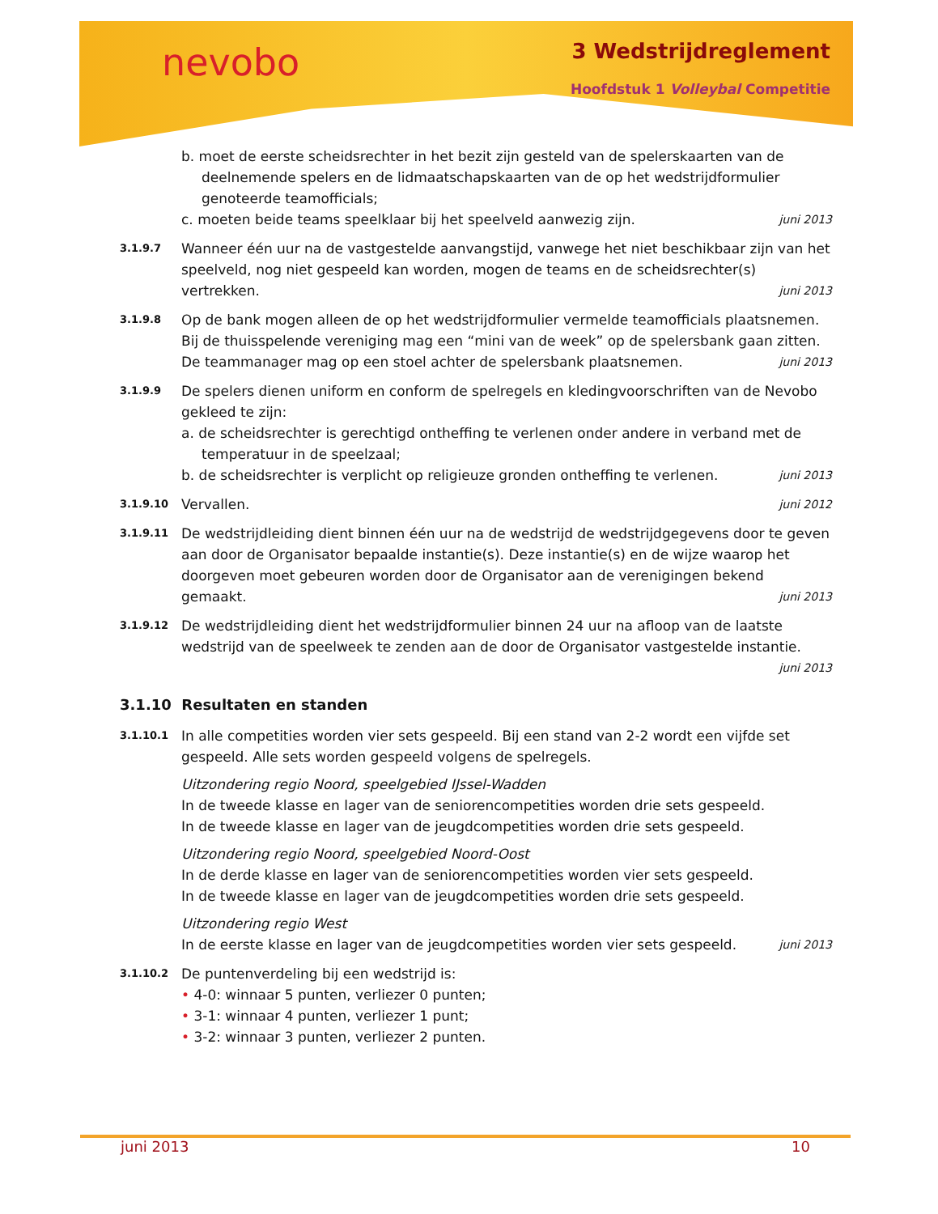nevobo 3 Wedstrijdreglement
Hoofdstuk 1 Volleybal Competitie
b. moet de eerste scheidsrechter in het bezit zijn gesteld van de spelerskaarten van de deelnemende spelers en de lidmaatschapskaarten van de op het wedstrijdformulier genoteerde teamofficials;
c. moeten beide teams speelklaar bij het speelveld aanwezig zijn. juni 2013
3.1.9.7
Wanneer één uur na de vastgestelde aanvangstijd, vanwege het niet beschikbaar zijn van het speelveld, nog niet gespeeld kan worden, mogen de teams en de scheidsrechter(s) vertrekken. juni 2013
3.1.9.8
Op de bank mogen alleen de op het wedstrijdformulier vermelde teamofficials plaatsnemen. Bij de thuisspelende vereniging mag een “mini van de week” op de spelersbank gaan zitten. De teammanager mag op een stoel achter de spelersbank plaatsnemen. juni 2013
3.1.9.9
De spelers dienen uniform en conform de spelregels en kledingvoorschriften van de Nevobo gekleed te zijn:
a. de scheidsrechter is gerechtigd ontheffing te verlenen onder andere in verband met de temperatuur in de speelzaal;
b. de scheidsrechter is verplicht op religieuze gronden ontheffing te verlenen. juni 2013
3.1.9.10
Vervallen. juni 2012
3.1.9.11
De wedstrijdleiding dient binnen één uur na de wedstrijd de wedstrijdgegevens door te geven aan door de Organisator bepaalde instantie(s). Deze instantie(s) en de wijze waarop het doorgeven moet gebeuren worden door de Organisator aan de verenigingen bekend gemaakt. juni 2013
3.1.9.12
De wedstrijdleiding dient het wedstrijdformulier binnen 24 uur na afloop van de laatste wedstrijd van de speelweek te zenden aan de door de Organisator vastgestelde instantie. juni 2013
3.1.10 Resultaten en standen
3.1.10.1
In alle competities worden vier sets gespeeld. Bij een stand van 2-2 wordt een vijfde set gespeeld. Alle sets worden gespeeld volgens de spelregels.
Uitzondering regio Noord, speelgebied IJssel-Wadden
In de tweede klasse en lager van de seniorencompetities worden drie sets gespeeld.
In de tweede klasse en lager van de jeugdcompetities worden drie sets gespeeld.
Uitzondering regio Noord, speelgebied Noord-Oost
In de derde klasse en lager van de seniorencompetities worden vier sets gespeeld.
In de tweede klasse en lager van de jeugdcompetities worden drie sets gespeeld.
Uitzondering regio West
In de eerste klasse en lager van de jeugdcompetities worden vier sets gespeeld. juni 2013
3.1.10.2
De puntenverdeling bij een wedstrijd is:
• 4-0: winnaar 5 punten, verliezer 0 punten;
• 3-1: winnaar 4 punten, verliezer 1 punt;
• 3-2: winnaar 3 punten, verliezer 2 punten.
juni 2013 10